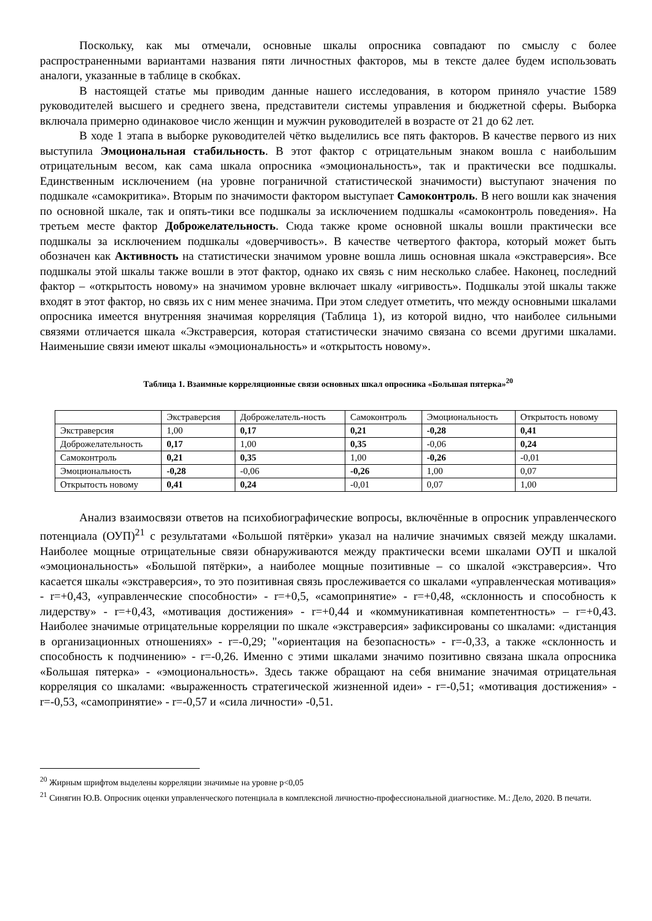Поскольку, как мы отмечали, основные шкалы опросника совпадают по смыслу с более распространенными вариантами названия пяти личностных факторов, мы в тексте далее будем использовать аналоги, указанные в таблице в скобках.
В настоящей статье мы приводим данные нашего исследования, в котором приняло участие 1589 руководителей высшего и среднего звена, представители системы управления и бюджетной сферы. Выборка включала примерно одинаковое число женщин и мужчин руководителей в возрасте от 21 до 62 лет.
В ходе 1 этапа в выборке руководителей чётко выделились все пять факторов. В качестве первого из них выступила Эмоциональная стабильность. В этот фактор с отрицательным знаком вошла с наибольшим отрицательным весом, как сама шкала опросника «эмоциональность», так и практически все подшкалы. Единственным исключением (на уровне пограничной статистической значимости) выступают значения по подшкале «самокритика». Вторым по значимости фактором выступает Самоконтроль. В него вошли как значения по основной шкале, так и опять-тики все подшкалы за исключением подшкалы «самоконтроль поведения». На третьем месте фактор Доброжелательность. Сюда также кроме основной шкалы вошли практически все подшкалы за исключением подшкалы «доверчивость». В качестве четвертого фактора, который может быть обозначен как Активность на статистически значимом уровне вошла лишь основная шкала «экстраверсия». Все подшкалы этой шкалы также вошли в этот фактор, однако их связь с ним несколько слабее. Наконец, последний фактор – «открытость новому» на значимом уровне включает шкалу «игривость». Подшкалы этой шкалы также входят в этот фактор, но связь их с ним менее значима. При этом следует отметить, что между основными шкалами опросника имеется внутренняя значимая корреляция (Таблица 1), из которой видно, что наиболее сильными связями отличается шкала «Экстраверсия, которая статистически значимо связана со всеми другими шкалами. Наименьшие связи имеют шкалы «эмоциональность» и «открытость новому».
Таблица 1. Взаимные корреляционные связи основных шкал опросника «Большая пятерка»<sup>20</sup>
| | Экстраверсия | Доброжелатель-ность | Самоконтроль | Эмоциональность | Открытость новому |
| Экстраверсия | 1,00 | 0,17 | 0,21 | -0,28 | 0,41 |
| Доброжелательность | 0,17 | 1,00 | 0,35 | -0,06 | 0,24 |
| Самоконтроль | 0,21 | 0,35 | 1,00 | -0,26 | -0,01 |
| Эмоциональность | -0,28 | -0,06 | -0,26 | 1,00 | 0,07 |
| Открытость новому | 0,41 | 0,24 | -0,01 | 0,07 | 1,00 |
Анализ взаимосвязи ответов на психобиографические вопросы, включённые в опросник управленческого потенциала (ОУП)<sup>21</sup> с результатами «Большой пятёрки» указал на наличие значимых связей между шкалами. Наиболее мощные отрицательные связи обнаруживаются между практически всеми шкалами ОУП и шкалой «эмоциональность» «Большой пятёрки», а наиболее мощные позитивные – со шкалой «экстраверсия». Что касается шкалы «экстраверсия», то это позитивная связь прослеживается со шкалами «управленческая мотивация» - r=+0,43, «управленческие способности» - r=+0,5, «самопринятие» - r=+0,48, «склонность и способность к лидерству» - r=+0,43, «мотивация достижения» - r=+0,44 и «коммуникативная компетентность» – r=+0,43. Наиболее значимые отрицательные корреляции по шкале «экстраверсия» зафиксированы со шкалами: «дистанция в организационных отношениях» - r=-0,29; "«ориентация на безопасность» - r=-0,33, а также «склонность и способность к подчинению» - r=-0,26. Именно с этими шкалами значимо позитивно связана шкала опросника «Большая пятерка» - «эмоциональность». Здесь также обращают на себя внимание значимая отрицательная корреляция со шкалами: «выраженность стратегической жизненной идеи» - r=-0,51; «мотивация достижения» - r=-0,53, «самопринятие» - r=-0,57 и «сила личности» -0,51.
<sup>20</sup> Жирным шрифтом выделены корреляции значимые на уровне p<0,05
<sup>21</sup> Синягин Ю.В. Опросник оценки управленческого потенциала в комплексной личностно-профессиональной диагностике. М.: Дело, 2020. В печати.